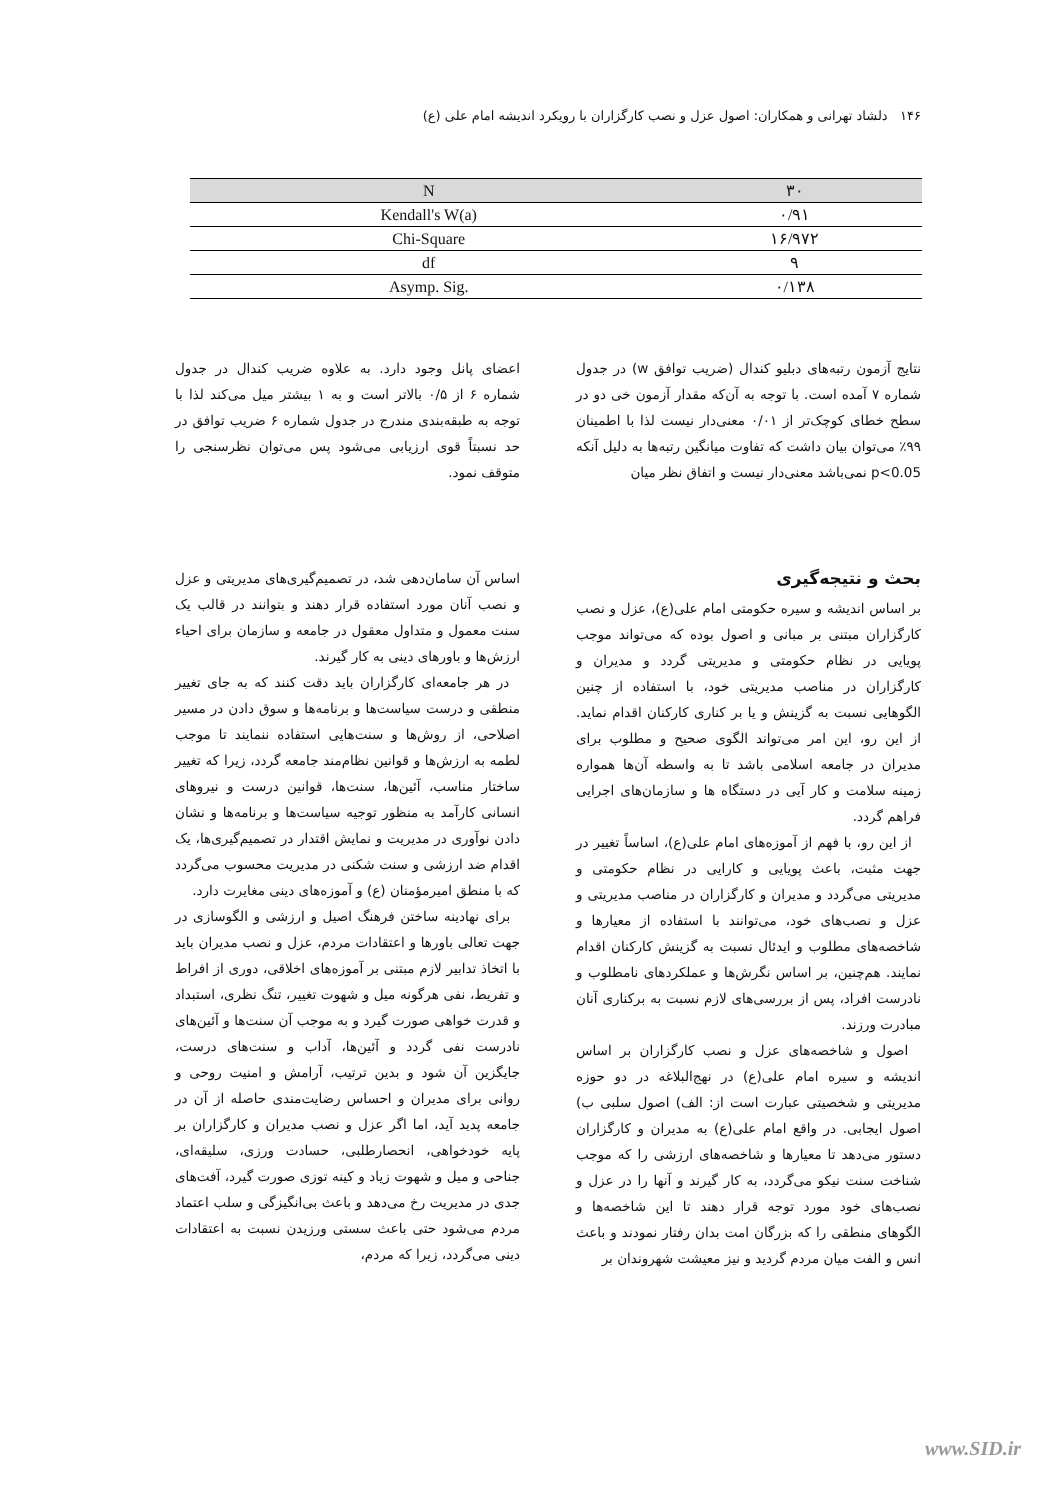۱۴۶ دلشاد تهرانی و همکاران: اصول عزل و نصب کارگزاران با رویکرد اندیشه امام علی (ع)
| N | ۳۰ |
| --- | --- |
| Kendall's W(a) | ۰/۹۱ |
| Chi-Square | ۱۶/۹۷۲ |
| df | ۹ |
| Asymp. Sig. | ۰/۱۳۸ |
نتایج آزمون رتبه‌های دبلیو کندال (ضریب توافق w) در جدول شماره ۷ آمده است. با توجه به آن‌که مقدار آزمون خی دو در سطح خطای کوچک‌تر از ۰/۰۱ معنی‌دار نیست لذا با اطمینان ۹۹٪ می‌توان بیان داشت که تفاوت میانگین رتبه‌ها به دلیل آنکه p<0.05 نمی‌باشد معنی‌دار نیست و اتفاق نظر میان
اعضای پانل وجود دارد. به علاوه ضریب کندال در جدول شماره ۶ از ۰/۵ بالاتر است و به ۱ بیشتر میل می‌کند لذا با توجه به طبقه‌بندی مندرج در جدول شماره ۶ ضریب توافق در حد نسبتاً قوی ارزیابی می‌شود پس می‌توان نظرسنجی را متوقف نمود.
بحث و نتیجه‌گیری
بر اساس اندیشه و سیره حکومتی امام علی(ع)، عزل و نصب کارگزاران مبتنی بر مبانی و اصول بوده که می‌تواند موجب پویایی در نظام حکومتی و مدیریتی گردد و مدیران و کارگزاران در مناصب مدیریتی خود، با استفاده از چنین الگوهایی نسبت به گزینش و یا بر کناری کارکنان اقدام نماید. از این رو، این امر می‌تواند الگوی صحیح و مطلوب برای مدیران در جامعه اسلامی باشد تا به واسطه آن‌ها همواره زمینه سلامت و کار آیی در دستگاه ها و سازمان‌های اجرایی فراهم گردد.
از این رو، با فهم از آموزه‌های امام علی(ع)، اساساً تغییر در جهت مثبت، باعث پویایی و کارایی در نظام حکومتی و مدیریتی می‌گردد و مدیران و کارگزاران در مناصب مدیریتی و عزل و نصب‌های خود، می‌توانند با استفاده از معیارها و شاخصه‌های مطلوب و ایدئال نسبت به گزینش کارکنان اقدام نمایند. هم‌چنین، بر اساس نگرش‌ها و عملکردهای نامطلوب و نادرست افراد، پس از بررسی‌های لازم نسبت به برکناری آنان مبادرت ورزند.
اصول و شاخصه‌های عزل و نصب کارگزاران بر اساس اندیشه و سیره امام علی(ع) در نهج‌البلاغه در دو حوزه مدیریتی و شخصیتی عبارت است از: الف) اصول سلبی ب) اصول ایجابی. در واقع امام علی(ع) به مدیران و کارگزاران دستور می‌دهد تا معیارها و شاخصه‌های ارزشی را که موجب شناخت سنت نیکو می‌گردد، به کار گیرند و آنها را در عزل و نصب‌های خود مورد توجه قرار دهند تا این شاخصه‌ها و الگوهای منطقی را که بزرگان امت بدان رفتار نمودند و باعث انس و الفت میان مردم گردید و نیز معیشت شهروندان بر
اساس آن سامان‌دهی شد، در تصمیم‌گیری‌های مدیریتی و عزل و نصب آنان مورد استفاده قرار دهند و بتوانند در قالب یک سنت معمول و متداول معقول در جامعه و سازمان برای احیاء ارزش‌ها و باورهای دینی به کار گیرند.
در هر جامعه‌ای کارگزاران باید دقت کنند که به جای تغییر منطقی و درست سیاست‌ها و برنامه‌ها و سوق دادن در مسیر اصلاحی، از روش‌ها و سنت‌هایی استفاده ننمایند تا موجب لطمه به ارزش‌ها و قوانین نظام‌مند جامعه گردد، زیرا که تغییر ساختار مناسب، آئین‌ها، سنت‌ها، قوانین درست و نیروهای انسانی کارآمد به منظور توجیه سیاست‌ها و برنامه‌ها و نشان دادن نوآوری در مدیریت و نمایش اقتدار در تصمیم‌گیری‌ها، یک اقدام ضد ارزشی و سنت شکنی در مدیریت محسوب می‌گردد که با منطق امیرمؤمنان (ع) و آموزه‌های دینی مغایرت دارد.
برای نهادینه ساختن فرهنگ اصیل و ارزشی و الگوسازی در جهت تعالی باورها و اعتقادات مردم، عزل و نصب مدیران باید با اتخاذ تدابیر لازم مبتنی بر آموزه‌های اخلاقی، دوری از افراط و تفریط، نفی هرگونه میل و شهوت تغییر، تنگ نظری، استبداد و قدرت خواهی صورت گیرد و به موجب آن سنت‌ها و آئین‌های نادرست نفی گردد و آئین‌ها، آداب و سنت‌های درست، جایگزین آن شود و بدین ترتیب، آرامش و امنیت روحی و روانی برای مدیران و احساس رضایت‌مندی حاصله از آن در جامعه پدید آید، اما اگر عزل و نصب مدیران و کارگزاران بر پایه خودخواهی، انحصارطلبی، حسادت ورزی، سلیقه‌ای، جناحی و میل و شهوت زیاد و کینه توزی صورت گیرد، آفت‌های جدی در مدیریت رخ می‌دهد و باعث بی‌انگیزگی و سلب اعتماد مردم می‌شود حتی باعث سستی ورزیدن نسبت به اعتقادات دینی می‌گردد، زیرا که مردم،
www.SID.ir